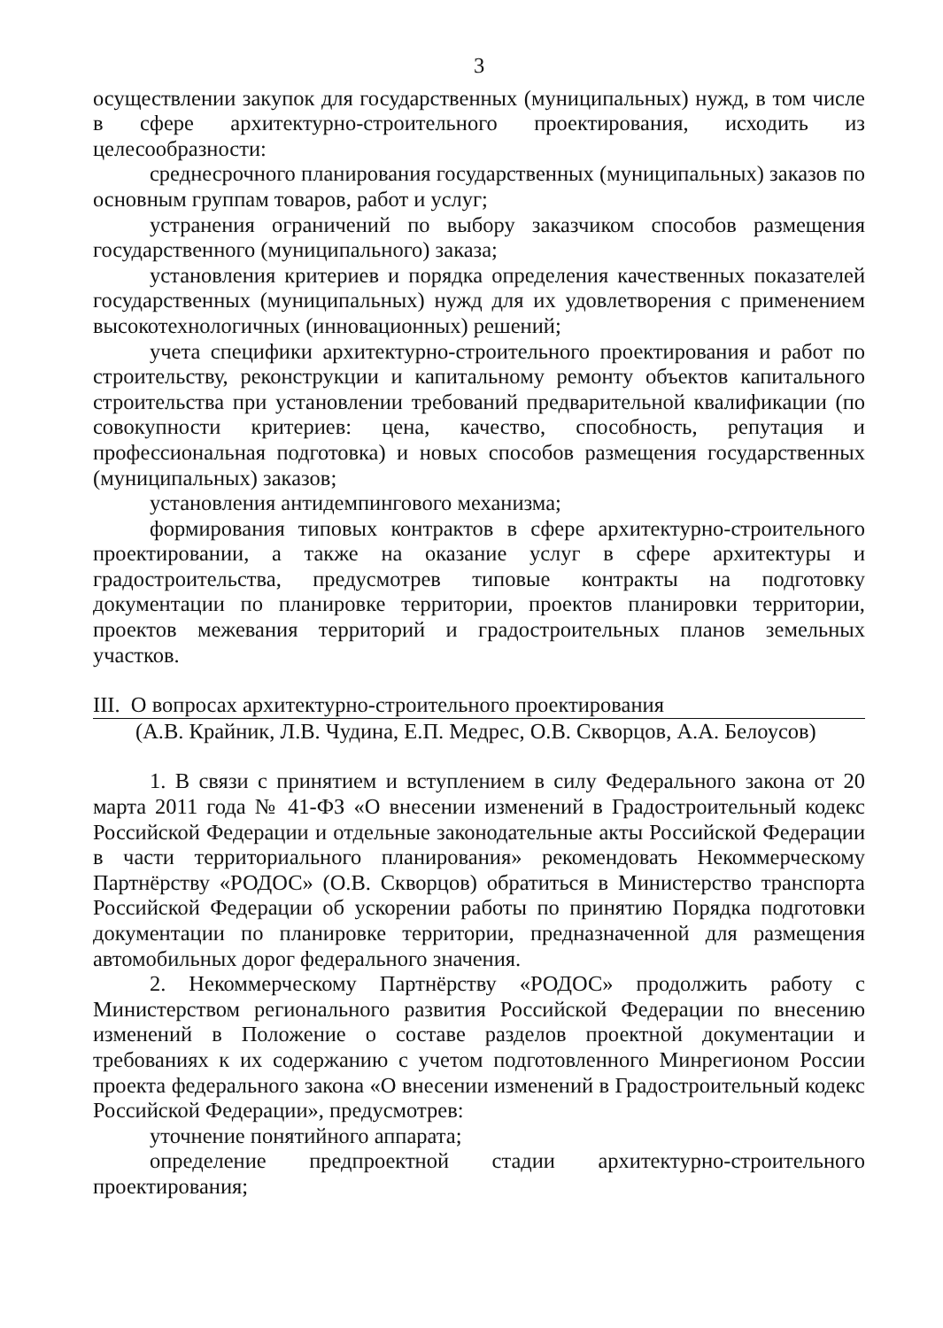3
осуществлении закупок для государственных (муниципальных) нужд, в том числе в сфере архитектурно-строительного проектирования, исходить из целесообразности:
среднесрочного планирования государственных (муниципальных) заказов по основным группам товаров, работ и услуг;
устранения ограничений по выбору заказчиком способов размещения государственного (муниципального) заказа;
установления критериев и порядка определения качественных показателей государственных (муниципальных) нужд для их удовлетворения с применением высокотехнологичных (инновационных) решений;
учета специфики архитектурно-строительного проектирования и работ по строительству, реконструкции и капитальному ремонту объектов капитального строительства при установлении требований предварительной квалификации (по совокупности критериев: цена, качество, способность, репутация и профессиональная подготовка) и новых способов размещения государственных (муниципальных) заказов;
установления антидемпингового механизма;
формирования типовых контрактов в сфере архитектурно-строительного проектировании, а также на оказание услуг в сфере архитектуры и градостроительства, предусмотрев типовые контракты на подготовку документации по планировке территории, проектов планировки территории, проектов межевания территорий и градостроительных планов земельных участков.
III. О вопросах архитектурно-строительного проектирования
(А.В. Крайник, Л.В. Чудина, Е.П. Медрес, О.В. Скворцов, А.А. Белоусов)
1. В связи с принятием и вступлением в силу Федерального закона от 20 марта 2011 года № 41-ФЗ «О внесении изменений в Градостроительный кодекс Российской Федерации и отдельные законодательные акты Российской Федерации в части территориального планирования» рекомендовать Некоммерческому Партнёрству «РОДОС» (О.В. Скворцов) обратиться в Министерство транспорта Российской Федерации об ускорении работы по принятию Порядка подготовки документации по планировке территории, предназначенной для размещения автомобильных дорог федерального значения.
2. Некоммерческому Партнёрству «РОДОС» продолжить работу с Министерством регионального развития Российской Федерации по внесению изменений в Положение о составе разделов проектной документации и требованиях к их содержанию с учетом подготовленного Минрегионом России проекта федерального закона «О внесении изменений в Градостроительный кодекс Российской Федерации», предусмотрев:
уточнение понятийного аппарата;
определение предпроектной стадии архитектурно-строительного проектирования;